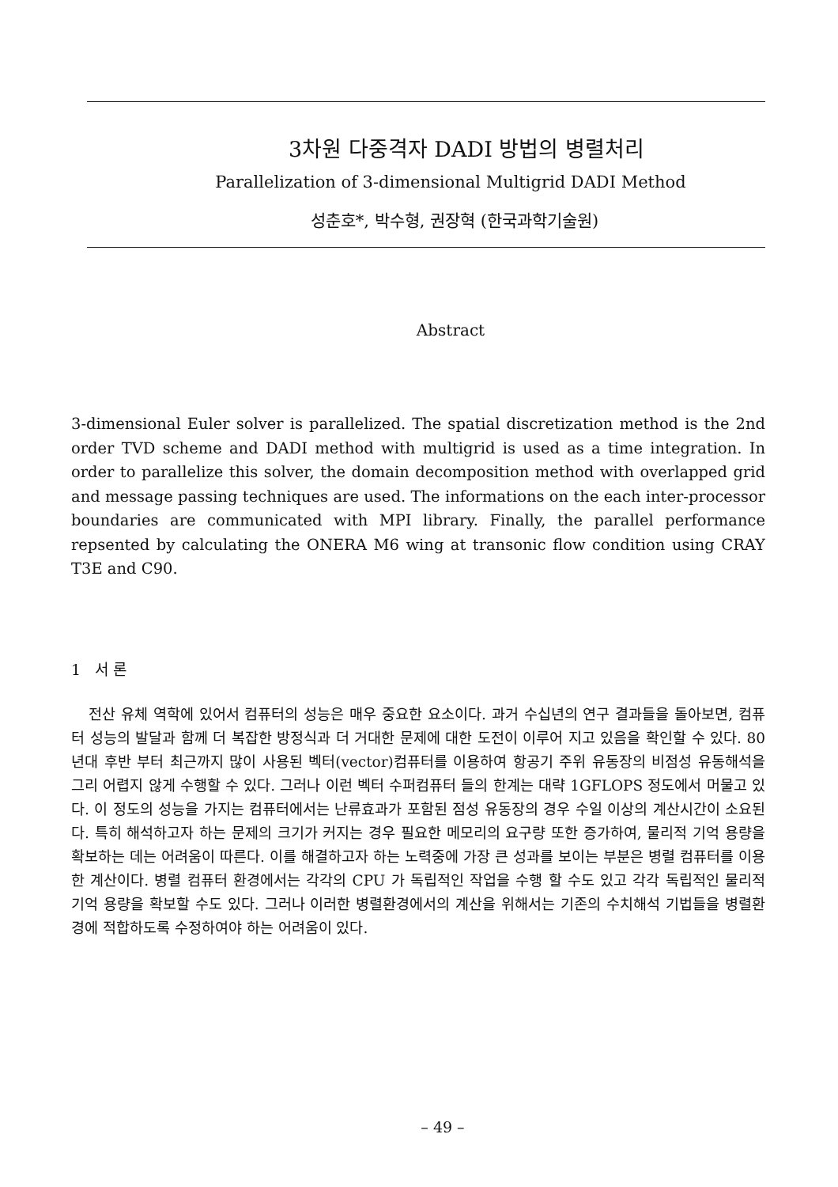3차원 다중격자 DADI 방법의 병렬처리
Parallelization of 3-dimensional Multigrid DADI Method
성춘호*, 박수형, 권장혁 (한국과학기술원)
Abstract
3-dimensional Euler solver is parallelized. The spatial discretization method is the 2nd order TVD scheme and DADI method with multigrid is used as a time integration. In order to parallelize this solver, the domain decomposition method with overlapped grid and message passing techniques are used. The informations on the each inter-processor boundaries are communicated with MPI library. Finally, the parallel performance repsented by calculating the ONERA M6 wing at transonic flow condition using CRAY T3E and C90.
1 서 론
전산 유체 역학에 있어서 컴퓨터의 성능은 매우 중요한 요소이다. 과거 수십년의 연구 결과들을 돌아보면, 컴퓨터 성능의 발달과 함께 더 복잡한 방정식과 더 거대한 문제에 대한 도전이 이루어 지고 있음을 확인할 수 있다. 80년대 후반 부터 최근까지 많이 사용된 벡터(vector)컴퓨터를 이용하여 항공기 주위 유동장의 비점성 유동해석을 그리 어렵지 않게 수행할 수 있다. 그러나 이런 벡터 수퍼컴퓨터 들의 한계는 대략 1GFLOPS 정도에서 머물고 있다. 이 정도의 성능을 가지는 컴퓨터에서는 난류효과가 포함된 점성 유동장의 경우 수일 이상의 계산시간이 소요된다. 특히 해석하고자 하는 문제의 크기가 커지는 경우 필요한 메모리의 요구량 또한 증가하여, 물리적 기억 용량을 확보하는 데는 어려움이 따른다. 이를 해결하고자 하는 노력중에 가장 큰 성과를 보이는 부분은 병렬 컴퓨터를 이용한 계산이다. 병렬 컴퓨터 환경에서는 각각의 CPU 가 독립적인 작업을 수행 할 수도 있고 각각 독립적인 물리적 기억 용량을 확보할 수도 있다. 그러나 이러한 병렬환경에서의 계산을 위해서는 기존의 수치해석 기법들을 병렬환경에 적합하도록 수정하여야 하는 어려움이 있다.
– 49 –